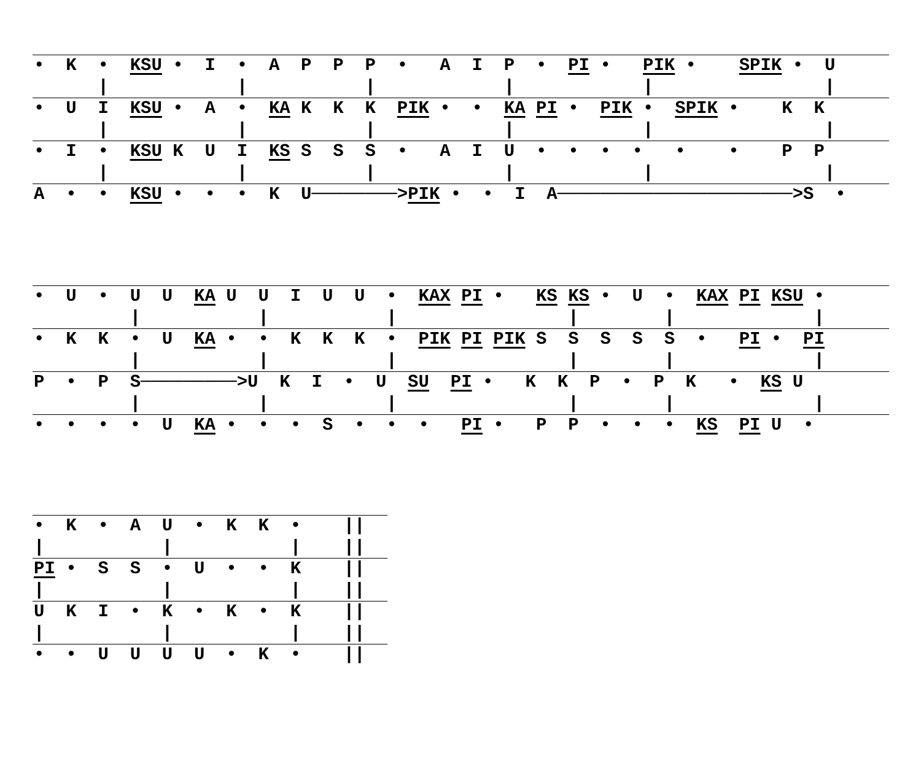• K • KSU • I • A P P P • A I P • PI • PIK • SPIK • U
| | | | | |
• U I KSU • A • KA K K K PIK • • KA PI • PIK • SPIK • K K
| | | | | |
• I • KSU K U I KS S S S • A I U • • • • • • P P
| | | | | |
A • • KSU • • • K U────────>PIK • • I A──────────────────────>S •
• U • U U KA U U I U U • KAX PI • KS KS • U • KAX PI KSU •
| | | | | |
• K K • U KA • • K K K • PIK PI PIK S S S S S • PI • PI
| | | | | |
P • P S─────────>U K I • U SU PI • K K P • P K • KS U
| | | | | |
• • • • U KA • • • S • • • PI • P P • • • KS PI U •
• K • A U • K K • ||
| | | ||
PI • S S • U • • K ||
| | | ||
U K I • K • K • K ||
| | | ||
• • U U U U • K • ||